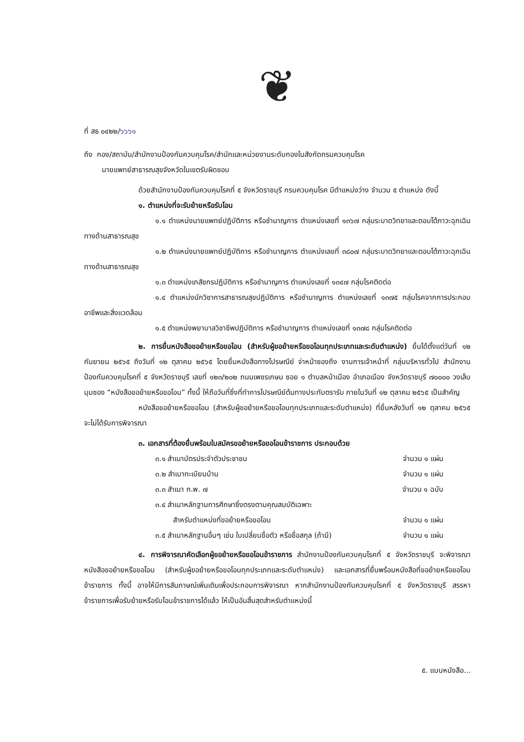❦
ที่ สธ ๐๔๒๒/๖๖๖๑
ถึง กอง/สถาบัน/สำนักงานป้องกันควบคุมโรค/สำนักและหน่วยงานระดับกองในสังกัดกรมควบคุมโรค
นายแพทย์สาธารณสุขจังหวัดในเขตรับผิดชอบ
ด้วยสำนักงานป้องกันควบคุมโรคที่ ๕ จังหวัดราชบุรี กรมควบคุมโรค มีตำแหน่งว่าง จำนวน ๕ ตำแหน่ง ดังนี้
๑. ตำแหน่งที่จะรับย้ายหรือรับโอน
๑.๑ ตำแหน่งนายแพทย์ปฏิบัติการ หรือชำนาญการ ตำแหน่งเลขที่ ๑๓๖๗ กลุ่มระบาดวิทยาและตอบโต้ภาวะฉุกเฉินทางด้านสาธารณสุข
๑.๒ ตำแหน่งนายแพทย์ปฏิบัติการ หรือชำนาญการ ตำแหน่งเลขที่ ๓๘๐๗ กลุ่มระบาดวิทยาและตอบโต้ภาวะฉุกเฉินทางด้านสาธารณสุข
๑.๓ ตำแหน่งเภสัชกรปฏิบัติการ หรือชำนาญการ ตำแหน่งเลขที่ ๑๓๔๗ กลุ่มโรคติดต่อ
๑.๔ ตำแหน่งนักวิชาการสาธารณสุขปฏิบัติการ หรือชำนาญการ ตำแหน่งเลขที่ ๑๓๗๕ กลุ่มโรคจากการประกอบอาชีพและสิ่งแวดล้อม
๑.๕ ตำแหน่งพยาบาลวิชาชีพปฏิบัติการ หรือชำนาญการ ตำแหน่งเลขที่ ๑๓๗๘ กลุ่มโรคติดต่อ
๒. การยื่นหนังสือขอย้ายหรือขอโอน (สำหรับผู้ขอย้ายหรือขอโอนทุกประเภทและระดับตำแหน่ง) ยื่นได้ตั้งแต่วันที่ ๑๒ กันยายน ๒๕๖๕ ถึงวันที่ ๑๒ ตุลาคม ๒๕๖๕ โดยยื่นหนังสือทางไปรษณีย์ จ่าหน้าซองถึง งานการเจ้าหน้าที่ กลุ่มบริหารทั่วไป สำนักงานป้องกันควบคุมโรคที่ ๕ จังหวัดราชบุรี เลขที่ ๑๒๓/๒๐๒ ถนนเพชรเกษม ซอย ๑ ตำบลหน้าเมือง อำเภอเมือง จังหวัดราชบุรี ๗๐๐๐๐ วงเล็บมุมซอง “หนังสือขอย้ายหรือขอโอน” ทั้งนี้ ให้ถือวันที่ซึ่งที่ทำการไปรษณีย์ต้นทางประทับตรารับ ภายในวันที่ ๑๒ ตุลาคม ๒๕๖๕ เป็นสำคัญ
หนังสือขอย้ายหรือขอโอน (สำหรับผู้ขอย้ายหรือขอโอนทุกประเภทและระดับตำแหน่ง) ที่ยื่นหลังวันที่ ๑๒ ตุลาคม ๒๕๖๕ จะไม่ได้รับการพิจารณา
๓. เอกสารที่ต้องยื่นพร้อมใบสมัครขอย้ายหรือขอโอนข้าราชการ ประกอบด้วย
๓.๑ สำเนาบัตรประจำตัวประชาชน จำนวน ๑ แผ่น
๓.๒ สำเนาทะเบียนบ้าน จำนวน ๑ แผ่น
๓.๓ สำเนา ก.พ. ๗ จำนวน ๑ ฉบับ
๓.๔ สำเนาหลักฐานการศึกษาซึ่งตรงตามคุณสมบัติเฉพาะ
สำหรับตำแหน่งที่ขอย้ายหรือขอโอน จำนวน ๑ แผ่น
๓.๕ สำเนาหลักฐานอื่นๆ เช่น ใบเปลี่ยนชื่อตัว หรือชื่อสกุล (ถ้ามี) จำนวน ๑ แผ่น
๔. การพิจารณาคัดเลือกผู้ขอย้ายหรือขอโอนข้าราชการ สำนักงานป้องกันควบคุมโรคที่ ๕ จังหวัดราชบุรี จะพิจารณาหนังสือขอย้ายหรือขอโอน (สำหรับผู้ขอย้ายหรือขอโอนทุกประเภทและระดับตำแหน่ง) และเอกสารที่ยื่นพร้อมหนังสือที่ขอย้ายหรือขอโอนข้าราชการ ทั้งนี้ อาจให้มีการสัมภาษณ์เพิ่มเติมเพื่อประกอบการพิจารณา หากสำนักงานป้องกันควบคุมโรคที่ ๕ จังหวัดราชบุรี สรรหาข้าราชการเพื่อรับย้ายหรือรับโอนข้าราชการได้แล้ว ให้เป็นอันสิ้นสุดสำหรับตำแหน่งนี้
๕. แบบหนังสือ...